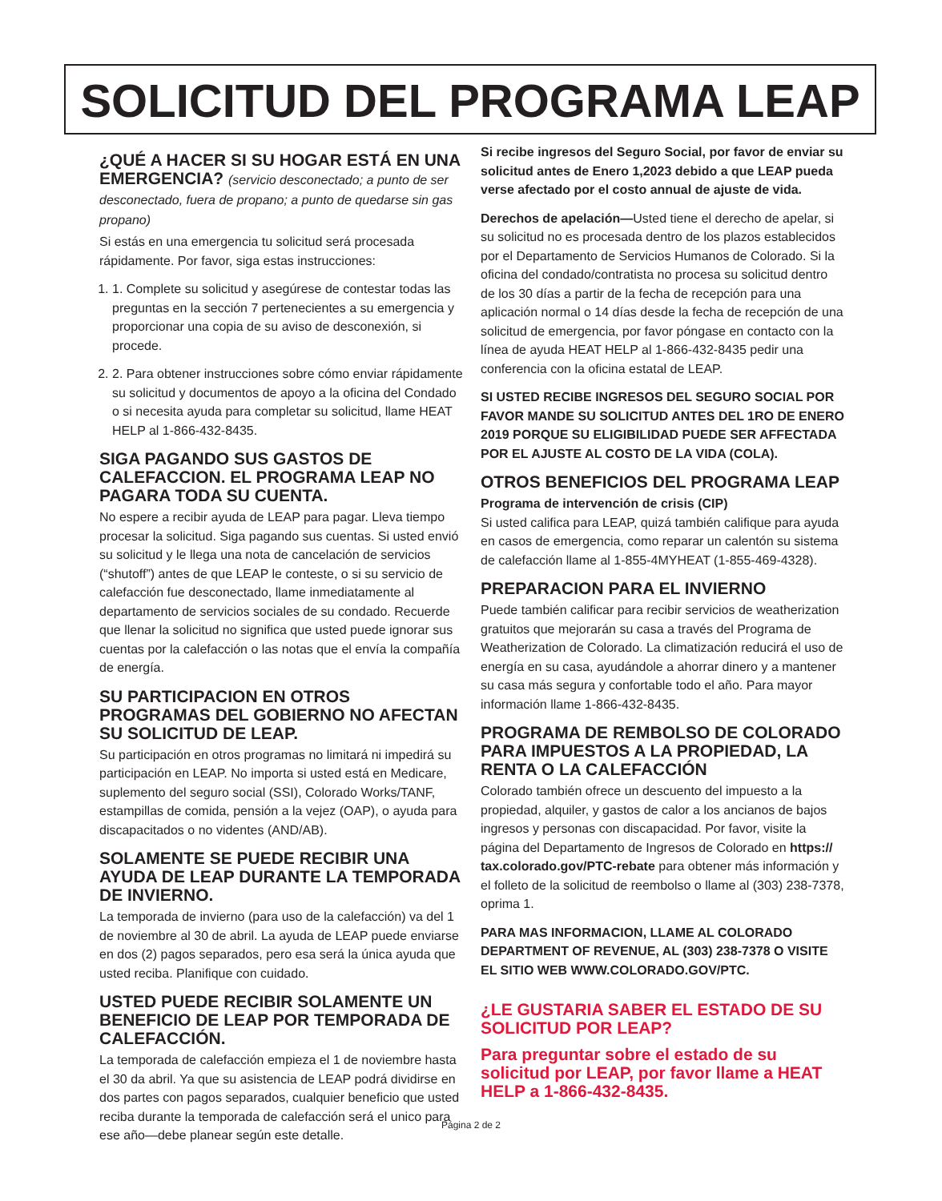SOLICITUD DEL PROGRAMA LEAP
¿QUÉ A HACER SI SU HOGAR ESTÁ EN UNA EMERGENCIA? (servicio desconectado; a punto de ser desconectado, fuera de propano; a punto de quedarse sin gas propano)
Si estás en una emergencia tu solicitud será procesada rápidamente. Por favor, siga estas instrucciones:
1. 1. Complete su solicitud y asegúrese de contestar todas las preguntas en la sección 7 pertenecientes a su emergencia y proporcionar una copia de su aviso de desconexión, si procede.
2. 2. Para obtener instrucciones sobre cómo enviar rápidamente su solicitud y documentos de apoyo a la oficina del Condado o si necesita ayuda para completar su solicitud, llame HEAT HELP al 1-866-432-8435.
SIGA PAGANDO SUS GASTOS DE CALEFACCION. EL PROGRAMA LEAP NO PAGARA TODA SU CUENTA.
No espere a recibir ayuda de LEAP para pagar. Lleva tiempo procesar la solicitud. Siga pagando sus cuentas. Si usted envió su solicitud y le llega una nota de cancelación de servicios (“shutoff”) antes de que LEAP le conteste, o si su servicio de calefacción fue desconectado, llame inmediatamente al departamento de servicios sociales de su condado. Recuerde que llenar la solicitud no significa que usted puede ignorar sus cuentas por la calefacción o las notas que el envía la compañía de energía.
SU PARTICIPACION EN OTROS PROGRAMAS DEL GOBIERNO NO AFECTAN SU SOLICITUD DE LEAP.
Su participación en otros programas no limitará ni impedirá su participación en LEAP. No importa si usted está en Medicare, suplemento del seguro social (SSI), Colorado Works/TANF, estampillas de comida, pensión a la vejez (OAP), o ayuda para discapacitados o no videntes (AND/AB).
SOLAMENTE SE PUEDE RECIBIR UNA AYUDA DE LEAP DURANTE LA TEMPORADA DE INVIERNO.
La temporada de invierno (para uso de la calefacción) va del 1 de noviembre al 30 de abril. La ayuda de LEAP puede enviarse en dos (2) pagos separados, pero esa será la única ayuda que usted reciba. Planifique con cuidado.
USTED PUEDE RECIBIR SOLAMENTE UN BENEFICIO DE LEAP POR TEMPORADA DE CALEFACCIÓN.
La temporada de calefacción empieza el 1 de noviembre hasta el 30 da abril. Ya que su asistencia de LEAP podrá dividirse en dos partes con pagos separados, cualquier beneficio que usted reciba durante la temporada de calefacción será el unico para ese año—debe planear según este detalle.
Si recibe ingresos del Seguro Social, por favor de enviar su solicitud antes de Enero 1,2023 debido a que LEAP pueda verse afectado por el costo annual de ajuste de vida.
Derechos de apelación—Usted tiene el derecho de apelar, si su solicitud no es procesada dentro de los plazos establecidos por el Departamento de Servicios Humanos de Colorado. Si la oficina del condado/contratista no procesa su solicitud dentro de los 30 días a partir de la fecha de recepción para una aplicación normal o 14 días desde la fecha de recepción de una solicitud de emergencia, por favor póngase en contacto con la línea de ayuda HEAT HELP al 1-866-432-8435 pedir una conferencia con la oficina estatal de LEAP.
SI USTED RECIBE INGRESOS DEL SEGURO SOCIAL POR FAVOR MANDE SU SOLICITUD ANTES DEL 1RO DE ENERO 2019 PORQUE SU ELIGIBILIDAD PUEDE SER AFFECTADA POR EL AJUSTE AL COSTO DE LA VIDA (COLA).
OTROS BENEFICIOS DEL PROGRAMA LEAP
Programa de intervención de crisis (CIP)
Si usted califica para LEAP, quizá también califique para ayuda en casos de emergencia, como reparar un calentón su sistema de calefacción llame al 1-855-4MYHEAT (1-855-469-4328).
PREPARACION PARA EL INVIERNO
Puede también calificar para recibir servicios de weatherization gratuitos que mejorarán su casa a través del Programa de Weatherization de Colorado. La climatización reducirá el uso de energía en su casa, ayudándole a ahorrar dinero y a mantener su casa más segura y confortable todo el año. Para mayor información llame 1-866-432-8435.
PROGRAMA DE REMBOLSO DE COLORADO PARA IMPUESTOS A LA PROPIEDAD, LA RENTA O LA CALEFACCIÓN
Colorado también ofrece un descuento del impuesto a la propiedad, alquiler, y gastos de calor a los ancianos de bajos ingresos y personas con discapacidad. Por favor, visite la página del Departamento de Ingresos de Colorado en https:// tax.colorado.gov/PTC-rebate para obtener más información y el folleto de la solicitud de reembolso o llame al (303) 238-7378, oprima 1.
PARA MAS INFORMACION, LLAME AL COLORADO DEPARTMENT OF REVENUE, AL (303) 238-7378 O VISITE EL SITIO WEB WWW.COLORADO.GOV/PTC.
¿LE GUSTARIA SABER EL ESTADO DE SU SOLICITUD POR LEAP?
Para preguntar sobre el estado de su solicitud por LEAP, por favor llame a HEAT HELP a 1-866-432-8435.
Página 2 de 2